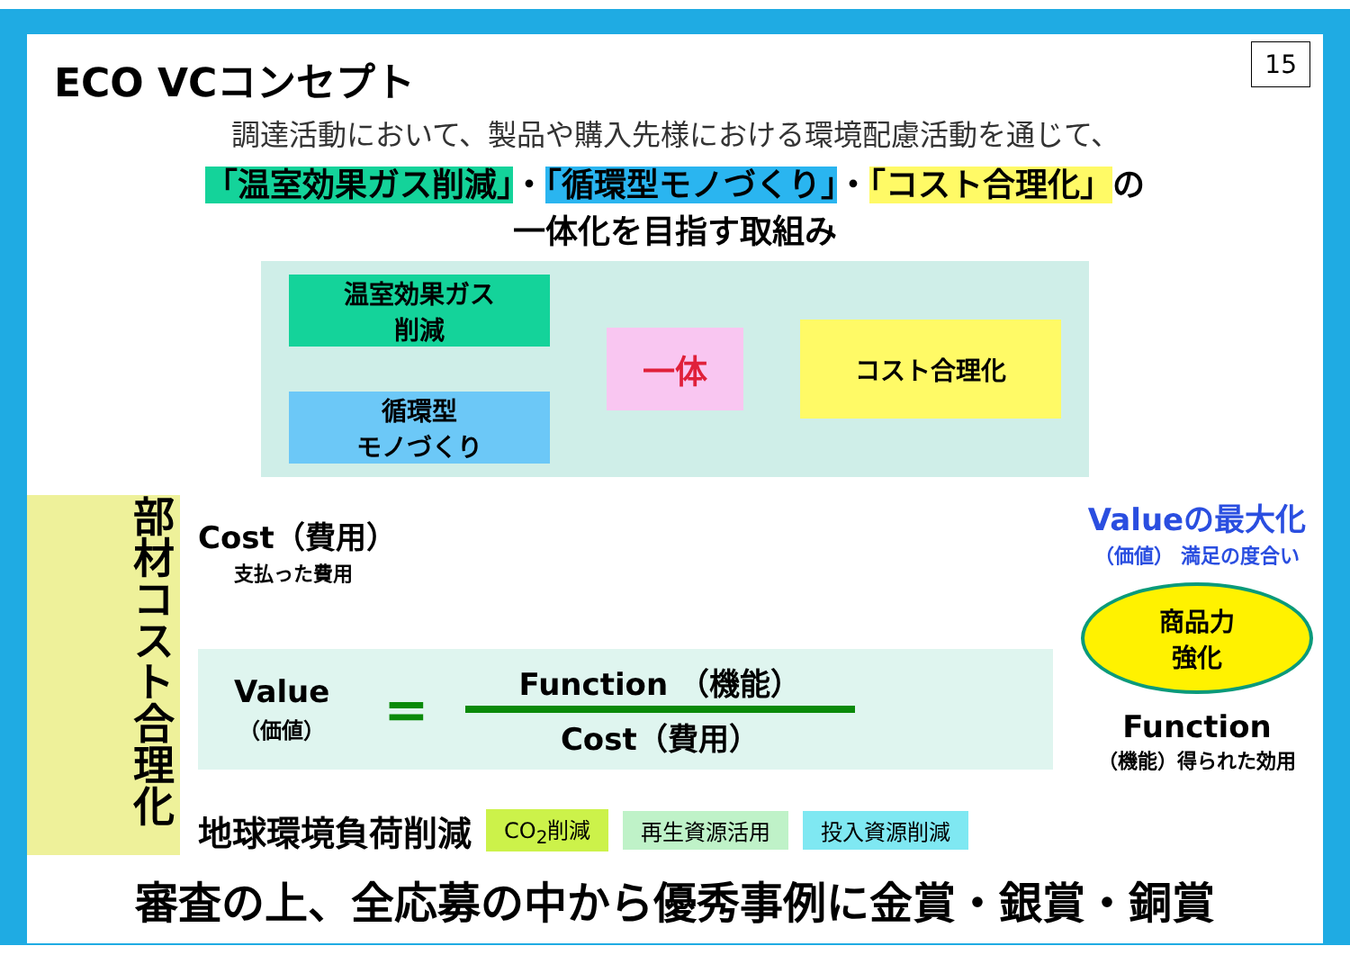ECO VCコンセプト
15
調達活動において、製品や購入先様における環境配慮活動を通じて、
「温室効果ガス削減」・「循環型モノづくり」・「コスト合理化」の
一体化を目指す取組み
温室効果ガス
削減
循環型
モノづくり
一体
コスト合理化
部材コスト合理化
Cost（費用）
支払った費用
Value
（価値）
=
Function （機能）
Cost（費用）
地球環境負荷削減 CO<sub>2</sub>削減 再生資源活用 投入資源削減
Valueの最大化
（価値） 満足の度合い
商品力
強化
Function
（機能）得られた効用
審査の上、全応募の中から優秀事例に金賞・銀賞・銅賞